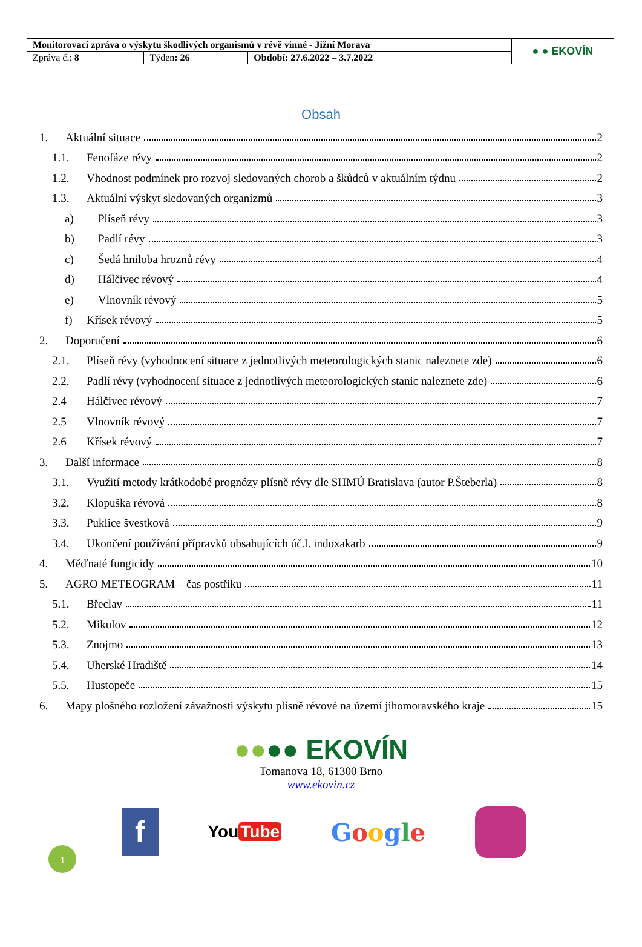| Monitorovací zpráva o výskytu škodlivých organismů v révě vinné - Jižní Morava | | | ● ● EKOVÍN |
| Zpráva č.: 8 | Týden : 26 | Období: 27.6.2022 – 3.7.2022 | |
Obsah
1. Aktuální situace 2
1.1. Fenofáze révy 2
1.2. Vhodnost podmínek pro rozvoj sledovaných chorob a škůdců v aktuálním týdnu 2
1.3. Aktuální výskyt sledovaných organizmů 3
a) Plíseň révy 3
b) Padlí révy 3
c) Šedá hniloba hroznů révy 4
d) Hálčivec révový 4
e) Vlnovník révový 5
f) Křísek révový 5
2. Doporučení 6
2.1. Plíseň révy (vyhodnocení situace z jednotlivých meteorologických stanic naleznete zde) 6
2.2. Padlí révy (vyhodnocení situace z jednotlivých meteorologických stanic naleznete zde) 6
2.4 Hálčivec révový 7
2.5 Vlnovník révový 7
2.6 Křísek révový 7
3. Další informace 8
3.1. Využití metody krátkodobé prognózy plísně révy dle SHMÚ Bratislava (autor P.Šteberla) 8
3.2. Klopuška révová 8
3.3. Puklice švestková 9
3.4. Ukončení používání přípravků obsahujících úč.l. indoxakarb 9
4. Měďnaté fungicidy 10
5. AGRO METEOGRAM – čas postřiku 11
5.1. Břeclav 11
5.2. Mikulov 12
5.3. Znojmo 13
5.4. Uherské Hradiště 14
5.5. Hustopeče 15
6. Mapy plošného rozložení závažnosti výskytu plísně révové na území jihomoravského kraje 15
●●●● EKOVÍN
Tomanova 18, 61300 Brno
www.ekovin.cz
f You Tube Google
1